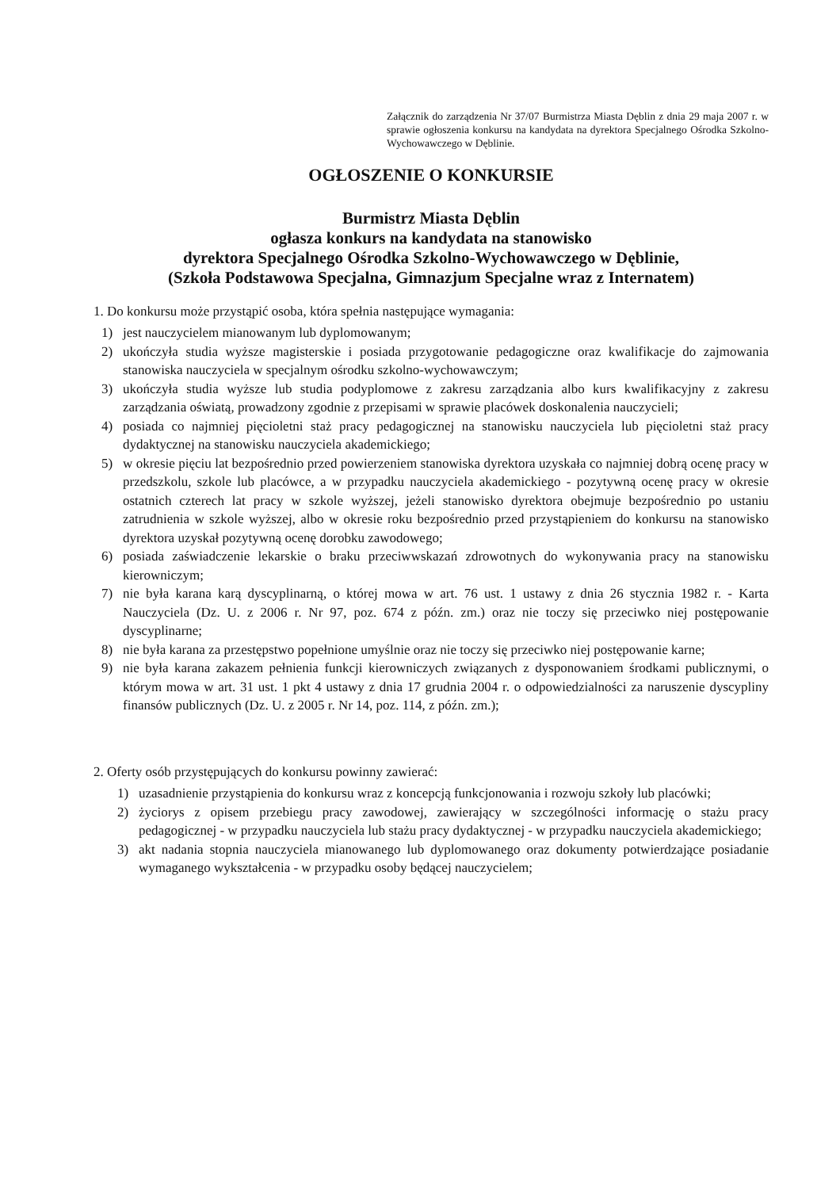Załącznik do zarządzenia Nr 37/07 Burmistrza Miasta Dęblin z dnia 29 maja 2007 r. w sprawie ogłoszenia konkursu na kandydata na dyrektora Specjalnego Ośrodka Szkolno-Wychowawczego w Dęblinie.
OGŁOSZENIE O KONKURSIE
Burmistrz Miasta Dęblin
ogłasza konkurs na kandydata na stanowisko
dyrektora Specjalnego Ośrodka Szkolno-Wychowawczego w Dęblinie,
(Szkoła Podstawowa Specjalna, Gimnazjum Specjalne wraz z Internatem)
1. Do konkursu może przystąpić osoba, która spełnia następujące wymagania:
1) jest nauczycielem mianowanym lub dyplomowanym;
2) ukończyła studia wyższe magisterskie i posiada przygotowanie pedagogiczne oraz kwalifikacje do zajmowania stanowiska nauczyciela w specjalnym ośrodku szkolno-wychowawczym;
3) ukończyła studia wyższe lub studia podyplomowe z zakresu zarządzania albo kurs kwalifikacyjny z zakresu zarządzania oświatą, prowadzony zgodnie z przepisami w sprawie placówek doskonalenia nauczycieli;
4) posiada co najmniej pięcioletni staż pracy pedagogicznej na stanowisku nauczyciela lub pięcioletni staż pracy dydaktycznej na stanowisku nauczyciela akademickiego;
5) w okresie pięciu lat bezpośrednio przed powierzeniem stanowiska dyrektora uzyskała co najmniej dobrą ocenę pracy w przedszkolu, szkole lub placówce, a w przypadku nauczyciela akademickiego - pozytywną ocenę pracy w okresie ostatnich czterech lat pracy w szkole wyższej, jeżeli stanowisko dyrektora obejmuje bezpośrednio po ustaniu zatrudnienia w szkole wyższej, albo w okresie roku bezpośrednio przed przystąpieniem do konkursu na stanowisko dyrektora uzyskał pozytywną ocenę dorobku zawodowego;
6) posiada zaświadczenie lekarskie o braku przeciwwskazań zdrowotnych do wykonywania pracy na stanowisku kierowniczym;
7) nie była karana karą dyscyplinarną, o której mowa w art. 76 ust. 1 ustawy z dnia 26 stycznia 1982 r. - Karta Nauczyciela (Dz. U. z 2006 r. Nr 97, poz. 674 z późn. zm.) oraz nie toczy się przeciwko niej postępowanie dyscyplinarne;
8) nie była karana za przestępstwo popełnione umyślnie oraz nie toczy się przeciwko niej postępowanie karne;
9) nie była karana zakazem pełnienia funkcji kierowniczych związanych z dysponowaniem środkami publicznymi, o którym mowa w art. 31 ust. 1 pkt 4 ustawy z dnia 17 grudnia 2004 r. o odpowiedzialności za naruszenie dyscypliny finansów publicznych (Dz. U. z 2005 r. Nr 14, poz. 114, z późn. zm.);
2. Oferty osób przystępujących do konkursu powinny zawierać:
1) uzasadnienie przystąpienia do konkursu wraz z koncepcją funkcjonowania i rozwoju szkoły lub placówki;
2) życiorys z opisem przebiegu pracy zawodowej, zawierający w szczególności informację o stażu pracy pedagogicznej - w przypadku nauczyciela lub stażu pracy dydaktycznej - w przypadku nauczyciela akademickiego;
3) akt nadania stopnia nauczyciela mianowanego lub dyplomowanego oraz dokumenty potwierdzające posiadanie wymaganego wykształcenia - w przypadku osoby będącej nauczycielem;